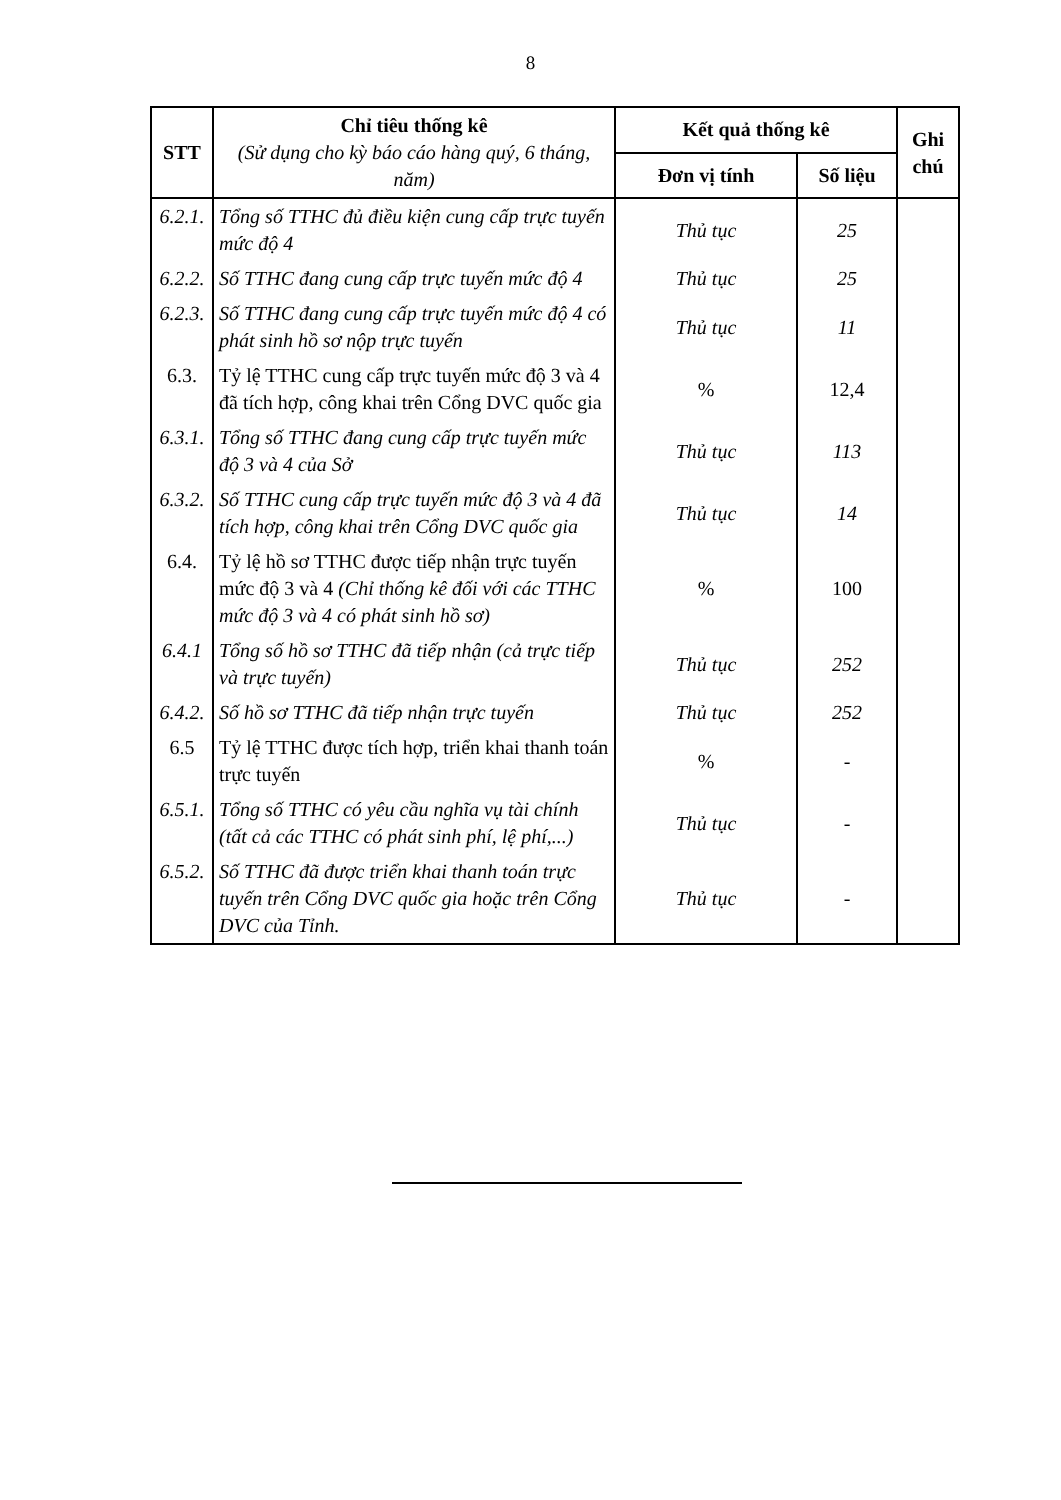8
| STT | Chỉ tiêu thống kê (Sử dụng cho kỳ báo cáo hàng quý, 6 tháng, năm) | Kết quả thống kê | | Ghi chú |
| --- | --- | --- | --- | --- |
| | | Đơn vị tính | Số liệu | |
| 6.2.1. | Tổng số TTHC đủ điều kiện cung cấp trực tuyến mức độ 4 | Thủ tục | 25 | |
| 6.2.2. | Số TTHC đang cung cấp trực tuyến mức độ 4 | Thủ tục | 25 | |
| 6.2.3. | Số TTHC đang cung cấp trực tuyến mức độ 4 có phát sinh hồ sơ nộp trực tuyến | Thủ tục | 11 | |
| 6.3. | Tỷ lệ TTHC cung cấp trực tuyến mức độ 3 và 4 đã tích hợp, công khai trên Cổng DVC quốc gia | % | 12,4 | |
| 6.3.1. | Tổng số TTHC đang cung cấp trực tuyến mức độ 3 và 4 của Sở | Thủ tục | 113 | |
| 6.3.2. | Số TTHC cung cấp trực tuyến mức độ 3 và 4 đã tích hợp, công khai trên Cổng DVC quốc gia | Thủ tục | 14 | |
| 6.4. | Tỷ lệ hồ sơ TTHC được tiếp nhận trực tuyến mức độ 3 và 4 (Chỉ thống kê đối với các TTHC mức độ 3 và 4 có phát sinh hồ sơ) | % | 100 | |
| 6.4.1 | Tổng số hồ sơ TTHC đã tiếp nhận (cả trực tiếp và trực tuyến) | Thủ tục | 252 | |
| 6.4.2. | Số hồ sơ TTHC đã tiếp nhận trực tuyến | Thủ tục | 252 | |
| 6.5 | Tỷ lệ TTHC được tích hợp, triển khai thanh toán trực tuyến | % | - | |
| 6.5.1. | Tổng số TTHC có yêu cầu nghĩa vụ tài chính (tất cả các TTHC có phát sinh phí, lệ phí,...) | Thủ tục | - | |
| 6.5.2. | Số TTHC đã được triển khai thanh toán trực tuyến trên Cổng DVC quốc gia hoặc trên Cổng DVC của Tỉnh. | Thủ tục | - | |